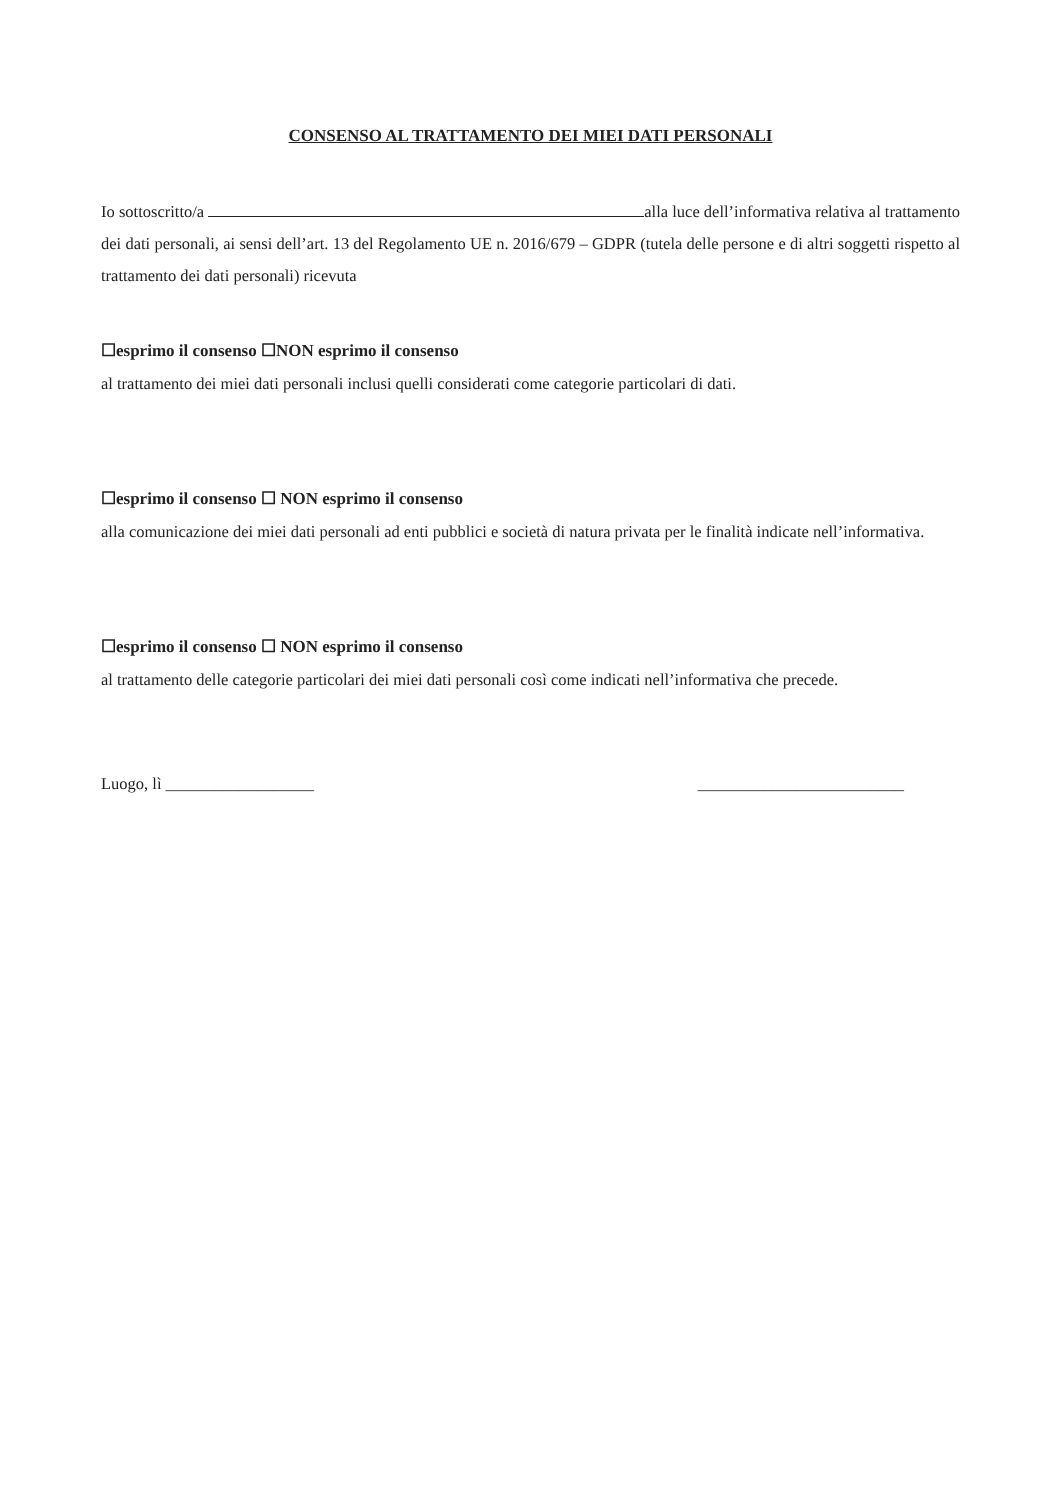CONSENSO AL TRATTAMENTO DEI MIEI DATI PERSONALI
Io sottoscritto/a alla luce dell’informativa relativa al trattamento dei dati personali, ai sensi dell’art. 13 del Regolamento UE n. 2016/679 – GDPR (tutela delle persone e di altri soggetti rispetto al trattamento dei dati personali) ricevuta
☐esprimo il consenso ☐NON esprimo il consenso
al trattamento dei miei dati personali inclusi quelli considerati come categorie particolari di dati.
☐esprimo il consenso ☐ NON esprimo il consenso
alla comunicazione dei miei dati personali ad enti pubblici e società di natura privata per le finalità indicate nell’informativa.
☐esprimo il consenso ☐ NON esprimo il consenso
al trattamento delle categorie particolari dei miei dati personali così come indicati nell’informativa che precede.
Luogo, lì __________________ _________________________